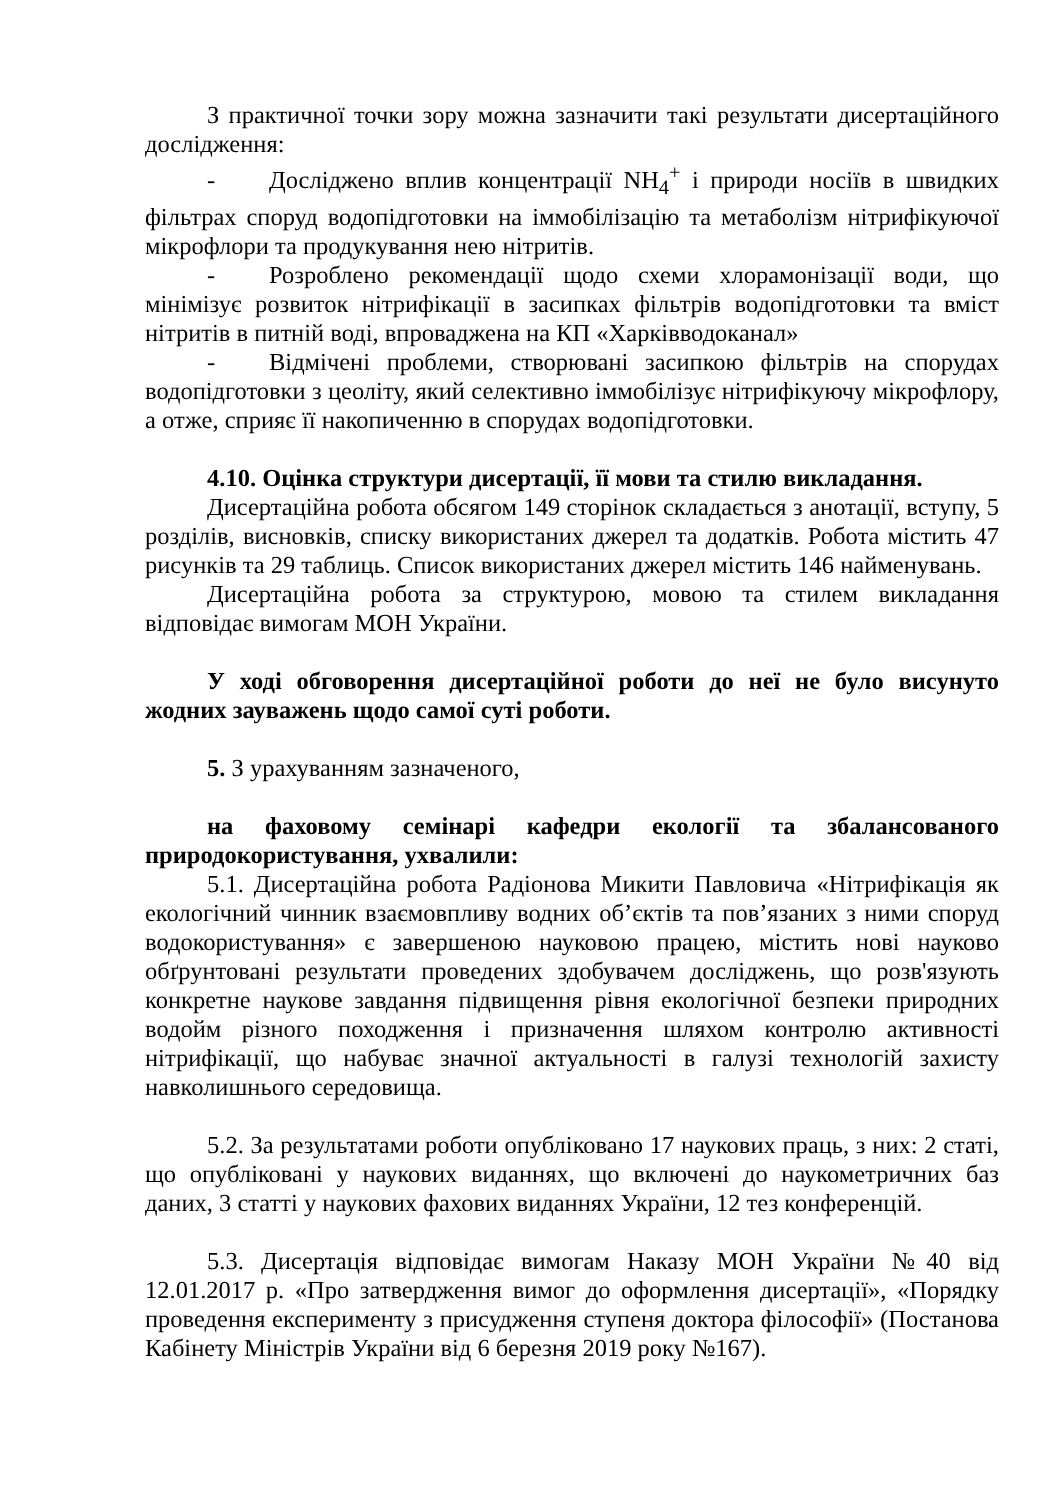З практичної точки зору можна зазначити такі результати дисертаційного дослідження:
- Досліджено вплив концентрації NH<sub>4</sub><sup>+</sup> і природи носіїв в швидких фільтрах споруд водопідготовки на іммобілізацію та метаболізм нітрифікуючої мікрофлори та продукування нею нітритів.
- Розроблено рекомендації щодо схеми хлорамонізації води, що мінімізує розвиток нітрифікації в засипках фільтрів водопідготовки та вміст нітритів в питній воді, впроваджена на КП «Харківводоканал»
- Відмічені проблеми, створювані засипкою фільтрів на спорудах водопідготовки з цеоліту, який селективно іммобілізує нітрифікуючу мікрофлору, а отже, сприяє її накопиченню в спорудах водопідготовки.
4.10. Оцінка структури дисертації, її мови та стилю викладання.
Дисертаційна робота обсягом 149 сторінок складається з анотації, вступу, 5 розділів, висновків, списку використаних джерел та додатків. Робота містить 47 рисунків та 29 таблиць. Список використаних джерел містить 146 найменувань.
Дисертаційна робота за структурою, мовою та стилем викладання відповідає вимогам МОН України.
У ході обговорення дисертаційної роботи до неї не було висунуто жодних зауважень щодо самої суті роботи.
5. З урахуванням зазначеного,
на фаховому семінарі кафедри екології та збалансованого природокористування, ухвалили:
5.1. Дисертаційна робота Радіонова Микити Павловича «Нітрифікація як екологічний чинник взаємовпливу водних об’єктів та пов’язаних з ними споруд водокористування» є завершеною науковою працею, містить нові науково обґрунтовані результати проведених здобувачем досліджень, що розв'язують конкретне наукове завдання підвищення рівня екологічної безпеки природних водойм різного походження і призначення шляхом контролю активності нітрифікації, що набуває значної актуальності в галузі технологій захисту навколишнього середовища.
5.2. За результатами роботи опубліковано 17 наукових праць, з них: 2 статі, що опубліковані у наукових виданнях, що включені до наукометричних баз даних, 3 статті у наукових фахових виданнях України, 12 тез конференцій.
5.3. Дисертація відповідає вимогам Наказу МОН України №40 від 12.01.2017 р. «Про затвердження вимог до оформлення дисертації», «Порядку проведення експерименту з присудження ступеня доктора філософії» (Постанова Кабінету Міністрів України від 6 березня 2019 року №167).